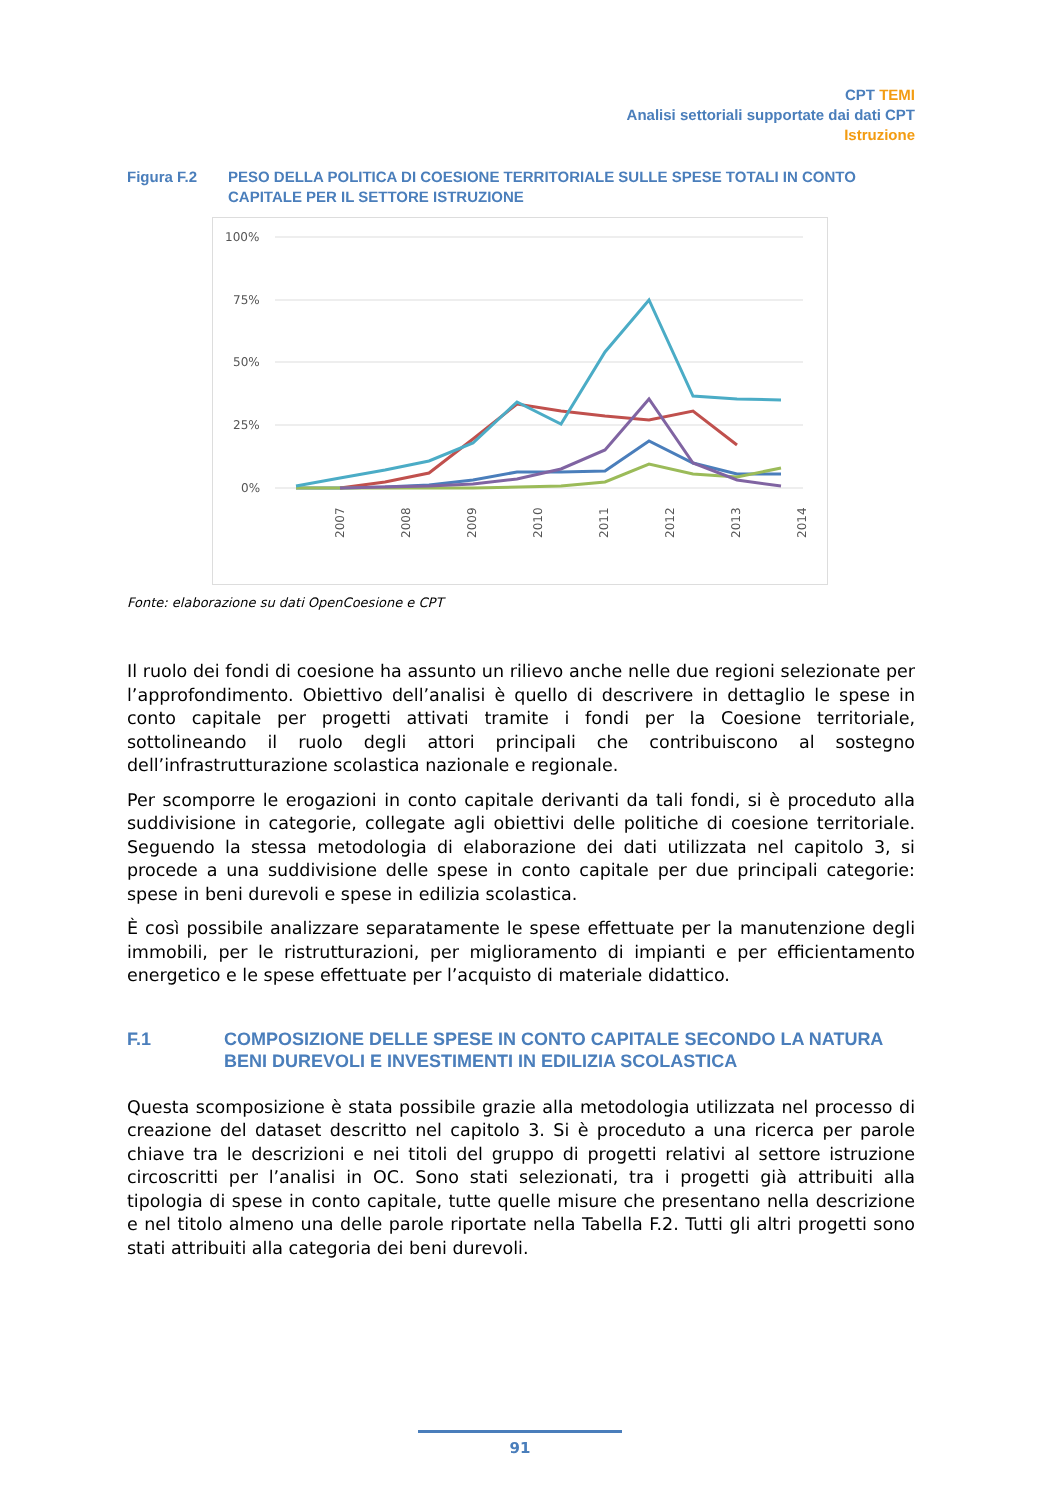CPT TEMI
Analisi settoriali supportate dai dati CPT
Istruzione
Figura F.2 PESO DELLA POLITICA DI COESIONE TERRITORIALE SULLE SPESE TOTALI IN CONTO CAPITALE PER IL SETTORE ISTRUZIONE
100%
75%
50%
25%
0%
2007
2008
2009
2010
2011
2012
2013
2014
Fonte: elaborazione su dati OpenCoesione e CPT
Il ruolo dei fondi di coesione ha assunto un rilievo anche nelle due regioni selezionate per l’approfondimento. Obiettivo dell’analisi è quello di descrivere in dettaglio le spese in conto capitale per progetti attivati tramite i fondi per la Coesione territoriale, sottolineando il ruolo degli attori principali che contribuiscono al sostegno dell’infrastrutturazione scolastica nazionale e regionale.
Per scomporre le erogazioni in conto capitale derivanti da tali fondi, si è proceduto alla suddivisione in categorie, collegate agli obiettivi delle politiche di coesione territoriale. Seguendo la stessa metodologia di elaborazione dei dati utilizzata nel capitolo 3, si procede a una suddivisione delle spese in conto capitale per due principali categorie: spese in beni durevoli e spese in edilizia scolastica.
È così possibile analizzare separatamente le spese effettuate per la manutenzione degli immobili, per le ristrutturazioni, per miglioramento di impianti e per efficientamento energetico e le spese effettuate per l’acquisto di materiale didattico.
F.1 COMPOSIZIONE DELLE SPESE IN CONTO CAPITALE SECONDO LA NATURA BENI DUREVOLI E INVESTIMENTI IN EDILIZIA SCOLASTICA
Questa scomposizione è stata possibile grazie alla metodologia utilizzata nel processo di creazione del dataset descritto nel capitolo 3. Si è proceduto a una ricerca per parole chiave tra le descrizioni e nei titoli del gruppo di progetti relativi al settore istruzione circoscritti per l’analisi in OC. Sono stati selezionati, tra i progetti già attribuiti alla tipologia di spese in conto capitale, tutte quelle misure che presentano nella descrizione e nel titolo almeno una delle parole riportate nella Tabella F.2. Tutti gli altri progetti sono stati attribuiti alla categoria dei beni durevoli.
91